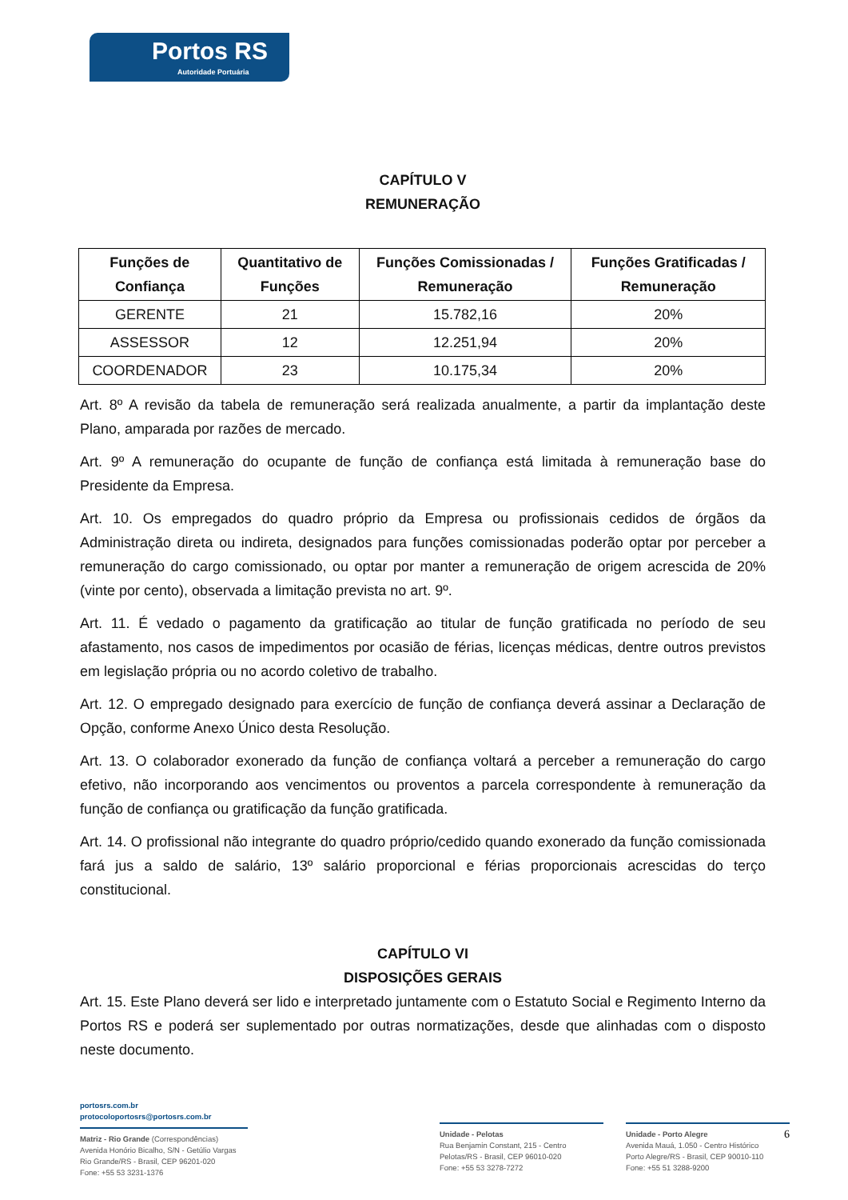Portos RS
Autoridade Portuária
CAPÍTULO V
REMUNERAÇÃO
| Funções de Confiança | Quantitativo de Funções | Funções Comissionadas / Remuneração | Funções Gratificadas / Remuneração |
| --- | --- | --- | --- |
| GERENTE | 21 | 15.782,16 | 20% |
| ASSESSOR | 12 | 12.251,94 | 20% |
| COORDENADOR | 23 | 10.175,34 | 20% |
Art. 8º A revisão da tabela de remuneração será realizada anualmente, a partir da implantação deste Plano, amparada por razões de mercado.
Art. 9º A remuneração do ocupante de função de confiança está limitada à remuneração base do Presidente da Empresa.
Art. 10. Os empregados do quadro próprio da Empresa ou profissionais cedidos de órgãos da Administração direta ou indireta, designados para funções comissionadas poderão optar por perceber a remuneração do cargo comissionado, ou optar por manter a remuneração de origem acrescida de 20% (vinte por cento), observada a limitação prevista no art. 9º.
Art. 11. É vedado o pagamento da gratificação ao titular de função gratificada no período de seu afastamento, nos casos de impedimentos por ocasião de férias, licenças médicas, dentre outros previstos em legislação própria ou no acordo coletivo de trabalho.
Art. 12. O empregado designado para exercício de função de confiança deverá assinar a Declaração de Opção, conforme Anexo Único desta Resolução.
Art. 13. O colaborador exonerado da função de confiança voltará a perceber a remuneração do cargo efetivo, não incorporando aos vencimentos ou proventos a parcela correspondente à remuneração da função de confiança ou gratificação da função gratificada.
Art. 14. O profissional não integrante do quadro próprio/cedido quando exonerado da função comissionada fará jus a saldo de salário, 13º salário proporcional e férias proporcionais acrescidas do terço constitucional.
CAPÍTULO VI
DISPOSIÇÕES GERAIS
Art. 15. Este Plano deverá ser lido e interpretado juntamente com o Estatuto Social e Regimento Interno da Portos RS e poderá ser suplementado por outras normatizações, desde que alinhadas com o disposto neste documento.
portosrs.com.br
protocoloportosrs@portosrs.com.br
Matriz - Rio Grande (Correspondências)
Avenida Honório Bicalho, S/N - Getúlio Vargas
Rio Grande/RS - Brasil, CEP 96201-020
Fone: +55 53 3231-1376
Unidade - Pelotas
Rua Benjamin Constant, 215 - Centro
Pelotas/RS - Brasil, CEP 96010-020
Fone: +55 53 3278-7272
Unidade - Porto Alegre 6
Avenida Mauá, 1.050 - Centro Histórico
Porto Alegre/RS - Brasil, CEP 90010-110
Fone: +55 51 3288-9200